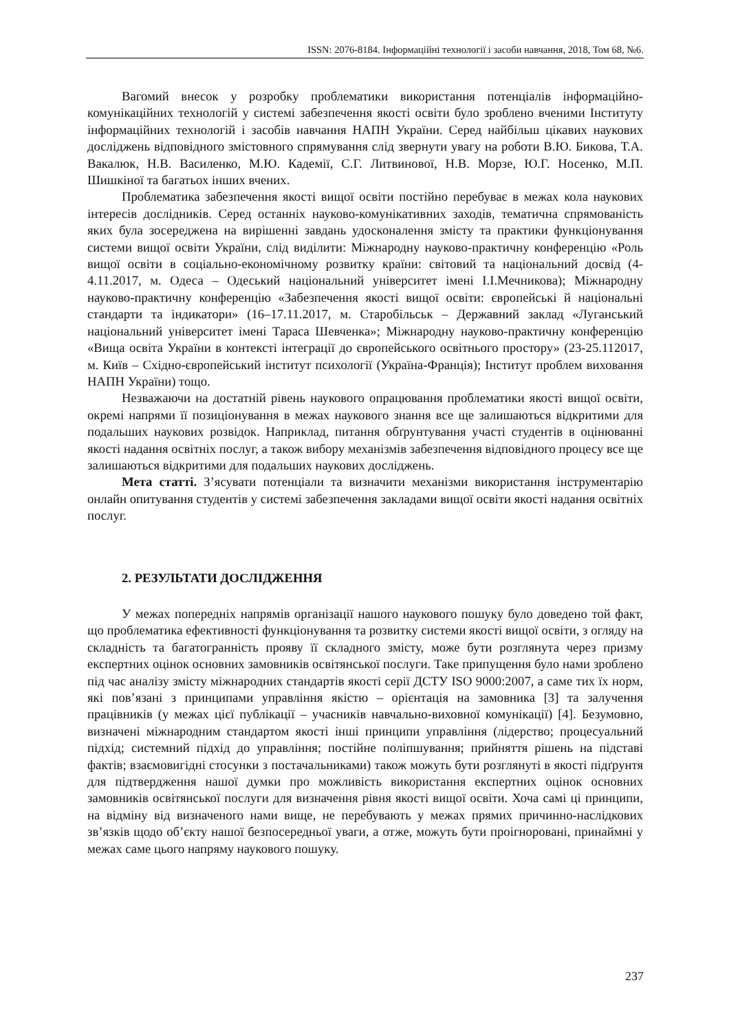ISSN: 2076-8184. Інформаційні технології і засоби навчання, 2018, Том 68, №6.
Вагомий внесок у розробку проблематики використання потенціалів інформаційно-комунікаційних технологій у системі забезпечення якості освіти було зроблено вченими Інституту інформаційних технологій і засобів навчання НАПН України. Серед найбільш цікавих наукових досліджень відповідного змістовного спрямування слід звернути увагу на роботи В.Ю. Бикова, Т.А. Вакалюк, Н.В. Василенко, М.Ю. Кадемії, С.Г. Литвинової, Н.В. Морзе, Ю.Г. Носенко, М.П. Шишкіної та багатьох інших вчених.
Проблематика забезпечення якості вищої освіти постійно перебуває в межах кола наукових інтересів дослідників. Серед останніх науково-комунікативних заходів, тематична спрямованість яких була зосереджена на вирішенні завдань удосконалення змісту та практики функціонування системи вищої освіти України, слід виділити: Міжнародну науково-практичну конференцію «Роль вищої освіти в соціально-економічному розвитку країни: світовий та національний досвід (4-4.11.2017, м. Одеса – Одеський національний університет імені І.І.Мечникова); Міжнародну науково-практичну конференцію «Забезпечення якості вищої освіти: європейські й національні стандарти та індикатори» (16–17.11.2017, м. Старобільськ – Державний заклад «Луганський національний університет імені Тараса Шевченка»; Міжнародну науково-практичну конференцію «Вища освіта України в контексті інтеграції до європейського освітнього простору» (23-25.112017, м. Київ – Східно-європейський інститут психології (Україна-Франція); Інститут проблем виховання НАПН України) тощо.
Незважаючи на достатній рівень наукового опрацювання проблематики якості вищої освіти, окремі напрями її позиціонування в межах наукового знання все ще залишаються відкритими для подальших наукових розвідок. Наприклад, питання обґрунтування участі студентів в оцінюванні якості надання освітніх послуг, а також вибору механізмів забезпечення відповідного процесу все ще залишаються відкритими для подальших наукових досліджень.
Мета статті. З’ясувати потенціали та визначити механізми використання інструментарію онлайн опитування студентів у системі забезпечення закладами вищої освіти якості надання освітніх послуг.
2. РЕЗУЛЬТАТИ ДОСЛІДЖЕННЯ
У межах попередніх напрямів організації нашого наукового пошуку було доведено той факт, що проблематика ефективності функціонування та розвитку системи якості вищої освіти, з огляду на складність та багатогранність прояву її складного змісту, може бути розглянута через призму експертних оцінок основних замовників освітянської послуги. Таке припущення було нами зроблено під час аналізу змісту міжнародних стандартів якості серії ДСТУ ISO 9000:2007, а саме тих їх норм, які пов’язані з принципами управління якістю – орієнтація на замовника [3] та залучення працівників (у межах цієї публікації – учасників навчально-виховної комунікації) [4]. Безумовно, визначені міжнародним стандартом якості інші принципи управління (лідерство; процесуальний підхід; системний підхід до управління; постійне поліпшування; прийняття рішень на підставі фактів; взаємовигідні стосунки з постачальниками) також можуть бути розглянуті в якості підґрунтя для підтвердження нашої думки про можливість використання експертних оцінок основних замовників освітянської послуги для визначення рівня якості вищої освіти. Хоча самі ці принципи, на відміну від визначеного нами вище, не перебувають у межах прямих причинно-наслідкових зв’язків щодо об’єкту нашої безпосередньої уваги, а отже, можуть бути проігноровані, принаймні у межах саме цього напряму наукового пошуку.
237